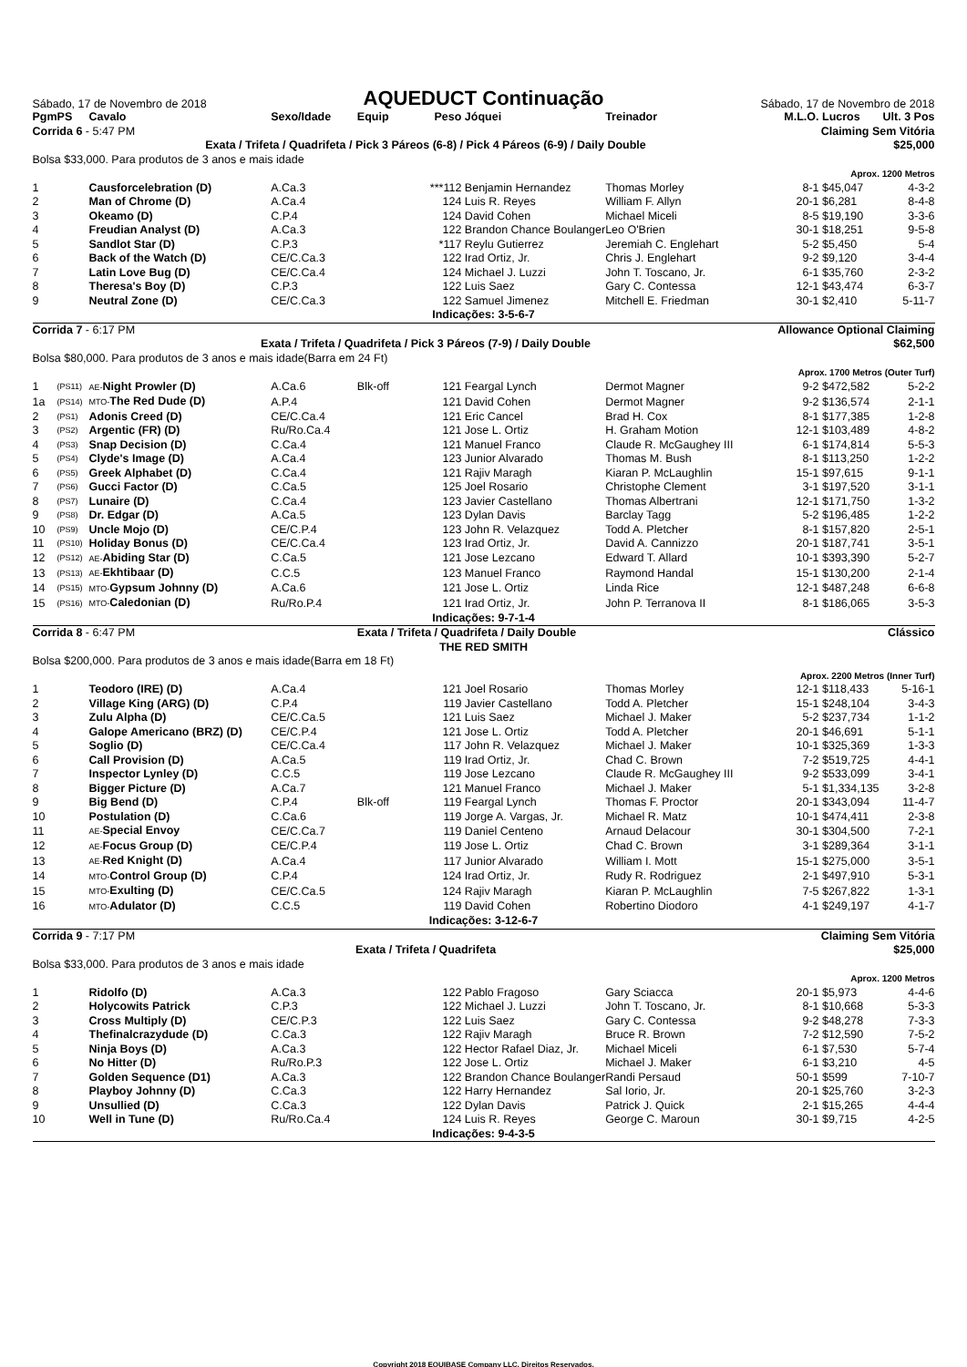Sábado, 17 de Novembro de 2018
AQUEDUCT Continuação
Sábado, 17 de Novembro de 2018
| Pgm | PS | Cavalo | Sexo/Idade | Equip | Peso | Jóquei | Treinador | M.L.O. | Lucros | Ult. 3 Pos |
| --- | --- | --- | --- | --- | --- | --- | --- | --- | --- | --- |
| Corrida 6 - 5:47 PM | | | | | | Claiming Sem Vitória | | | | |
| Exata / Trifeta / Quadrifeta / Pick 3 Páreos (6-8) / Pick 4 Páreos (6-9) / Daily Double | | | | | | | | | $25,000 | |
| Bolsa $33,000. Para produtos de 3 anos e mais idade | | | | | | | | | | |
| Aprox. 1200 Metros | | | | | | | | | | |
| 1 | | Causforcelebration (D) | A.Ca.3 | | ***112 | Benjamin Hernandez | Thomas Morley | 8-1 | $45,047 | 4-3-2 |
| 2 | | Man of Chrome (D) | A.Ca.4 | | 124 | Luis R. Reyes | William F. Allyn | 20-1 | $6,281 | 8-4-8 |
| 3 | | Okeamo (D) | C.P.4 | | 124 | David Cohen | Michael Miceli | 8-5 | $19,190 | 3-3-6 |
| 4 | | Freudian Analyst (D) | A.Ca.3 | | 122 | Brandon Chance Boulanger | Leo O'Brien | 30-1 | $18,251 | 9-5-8 |
| 5 | | Sandlot Star (D) | C.P.3 | | *117 | Reylu Gutierrez | Jeremiah C. Englehart | 5-2 | $5,450 | 5-4 |
| 6 | | Back of the Watch (D) | CE/C.Ca.3 | | 122 | Irad Ortiz, Jr. | Chris J. Englehart | 9-2 | $9,120 | 3-4-4 |
| 7 | | Latin Love Bug (D) | CE/C.Ca.4 | | 124 | Michael J. Luzzi | John T. Toscano, Jr. | 6-1 | $35,760 | 2-3-2 |
| 8 | | Theresa's Boy (D) | C.P.3 | | 122 | Luis Saez | Gary C. Contessa | 12-1 | $43,474 | 6-3-7 |
| 9 | | Neutral Zone (D) | CE/C.Ca.3 | | 122 | Samuel Jimenez | Mitchell E. Friedman | 30-1 | $2,410 | 5-11-7 |
| Indicações: 3-5-6-7 | | | | | | | | | | |
| Corrida 7 - 6:17 PM | | | | | | Allowance Optional Claiming | | | | |
| Exata / Trifeta / Quadrifeta / Pick 3 Páreos (7-9) / Daily Double | | | | | | | | | $62,500 | |
| Bolsa $80,000. Para produtos de 3 anos e mais idade(Barra em 24 Ft) | | | | | | | | | | |
| Aprox. 1700 Metros (Outer Turf) | | | | | | | | | | |
| 1 | (PS11) | AE- Night Prowler (D) | A.Ca.6 | Blk-off | 121 | Feargal Lynch | Dermot Magner | 9-2 | $472,582 | 5-2-2 |
| 1a | (PS14) | MTO- The Red Dude (D) | A.P.4 | | 121 | David Cohen | Dermot Magner | 9-2 | $136,574 | 2-1-1 |
| 2 | (PS1) | Adonis Creed (D) | CE/C.Ca.4 | | 121 | Eric Cancel | Brad H. Cox | 8-1 | $177,385 | 1-2-8 |
| 3 | (PS2) | Argentic (FR) (D) | Ru/Ro.Ca.4 | | 121 | Jose L. Ortiz | H. Graham Motion | 12-1 | $103,489 | 4-8-2 |
| 4 | (PS3) | Snap Decision (D) | C.Ca.4 | | 121 | Manuel Franco | Claude R. McGaughey III | 6-1 | $174,814 | 5-5-3 |
| 5 | (PS4) | Clyde's Image (D) | A.Ca.4 | | 123 | Junior Alvarado | Thomas M. Bush | 8-1 | $113,250 | 1-2-2 |
| 6 | (PS5) | Greek Alphabet (D) | C.Ca.4 | | 121 | Rajiv Maragh | Kiaran P. McLaughlin | 15-1 | $97,615 | 9-1-1 |
| 7 | (PS6) | Gucci Factor (D) | C.Ca.5 | | 125 | Joel Rosario | Christophe Clement | 3-1 | $197,520 | 3-1-1 |
| 8 | (PS7) | Lunaire (D) | C.Ca.4 | | 123 | Javier Castellano | Thomas Albertrani | 12-1 | $171,750 | 1-3-2 |
| 9 | (PS8) | Dr. Edgar (D) | A.Ca.5 | | 123 | Dylan Davis | Barclay Tagg | 5-2 | $196,485 | 1-2-2 |
| 10 | (PS9) | Uncle Mojo (D) | CE/C.P.4 | | 123 | John R. Velazquez | Todd A. Pletcher | 8-1 | $157,820 | 2-5-1 |
| 11 | (PS10) | Holiday Bonus (D) | CE/C.Ca.4 | | 123 | Irad Ortiz, Jr. | David A. Cannizzo | 20-1 | $187,741 | 3-5-1 |
| 12 | (PS12) | AE- Abiding Star (D) | C.Ca.5 | | 121 | Jose Lezcano | Edward T. Allard | 10-1 | $393,390 | 5-2-7 |
| 13 | (PS13) | AE- Ekhtibaar (D) | C.C.5 | | 123 | Manuel Franco | Raymond Handal | 15-1 | $130,200 | 2-1-4 |
| 14 | (PS15) | MTO- Gypsum Johnny (D) | A.Ca.6 | | 121 | Jose L. Ortiz | Linda Rice | 12-1 | $487,248 | 6-6-8 |
| 15 | (PS16) | MTO- Caledonian (D) | Ru/Ro.P.4 | | 121 | Irad Ortiz, Jr. | John P. Terranova II | 8-1 | $186,065 | 3-5-3 |
| Indicações: 9-7-1-4 | | | | | | | | | | |
| Corrida 8 - 6:47 PM | | | | Exata / Trifeta / Quadrifeta / Daily Double | | | | | Clássico | |
| THE RED SMITH | | | | | | | | | | |
| Bolsa $200,000. Para produtos de 3 anos e mais idade(Barra em 18 Ft) | | | | | | | | | | |
| Aprox. 2200 Metros (Inner Turf) | | | | | | | | | | |
| 1 | | Teodoro (IRE) (D) | A.Ca.4 | | 121 | Joel Rosario | Thomas Morley | 12-1 | $118,433 | 5-16-1 |
| 2 | | Village King (ARG) (D) | C.P.4 | | 119 | Javier Castellano | Todd A. Pletcher | 15-1 | $248,104 | 3-4-3 |
| 3 | | Zulu Alpha (D) | CE/C.Ca.5 | | 121 | Luis Saez | Michael J. Maker | 5-2 | $237,734 | 1-1-2 |
| 4 | | Galope Americano (BRZ) (D) | CE/C.P.4 | | 121 | Jose L. Ortiz | Todd A. Pletcher | 20-1 | $46,691 | 5-1-1 |
| 5 | | Soglio (D) | CE/C.Ca.4 | | 117 | John R. Velazquez | Michael J. Maker | 10-1 | $325,369 | 1-3-3 |
| 6 | | Call Provision (D) | A.Ca.5 | | 119 | Irad Ortiz, Jr. | Chad C. Brown | 7-2 | $519,725 | 4-4-1 |
| 7 | | Inspector Lynley (D) | C.C.5 | | 119 | Jose Lezcano | Claude R. McGaughey III | 9-2 | $533,099 | 3-4-1 |
| 8 | | Bigger Picture (D) | A.Ca.7 | | 121 | Manuel Franco | Michael J. Maker | 5-1 | $1,334,135 | 3-2-8 |
| 9 | | Big Bend (D) | C.P.4 | Blk-off | 119 | Feargal Lynch | Thomas F. Proctor | 20-1 | $343,094 | 11-4-7 |
| 10 | | Postulation (D) | C.Ca.6 | | 119 | Jorge A. Vargas, Jr. | Michael R. Matz | 10-1 | $474,411 | 2-3-8 |
| 11 | | AE- Special Envoy | CE/C.Ca.7 | | 119 | Daniel Centeno | Arnaud Delacour | 30-1 | $304,500 | 7-2-1 |
| 12 | | AE- Focus Group (D) | CE/C.P.4 | | 119 | Jose L. Ortiz | Chad C. Brown | 3-1 | $289,364 | 3-1-1 |
| 13 | | AE- Red Knight (D) | A.Ca.4 | | 117 | Junior Alvarado | William I. Mott | 15-1 | $275,000 | 3-5-1 |
| 14 | | MTO- Control Group (D) | C.P.4 | | 124 | Irad Ortiz, Jr. | Rudy R. Rodriguez | 2-1 | $497,910 | 5-3-1 |
| 15 | | MTO- Exulting (D) | CE/C.Ca.5 | | 124 | Rajiv Maragh | Kiaran P. McLaughlin | 7-5 | $267,822 | 1-3-1 |
| 16 | | MTO- Adulator (D) | C.C.5 | | 119 | David Cohen | Robertino Diodoro | 4-1 | $249,197 | 4-1-7 |
| Indicações: 3-12-6-7 | | | | | | | | | | |
| Corrida 9 - 7:17 PM | | | | | | Claiming Sem Vitória | | | | |
| Exata / Trifeta / Quadrifeta | | | | | | | | | $25,000 | |
| Bolsa $33,000. Para produtos de 3 anos e mais idade | | | | | | | | | | |
| Aprox. 1200 Metros | | | | | | | | | | |
| 1 | | Ridolfo (D) | A.Ca.3 | | 122 | Pablo Fragoso | Gary Sciacca | 20-1 | $5,973 | 4-4-6 |
| 2 | | Holycowits Patrick | C.P.3 | | 122 | Michael J. Luzzi | John T. Toscano, Jr. | 8-1 | $10,668 | 5-3-3 |
| 3 | | Cross Multiply (D) | CE/C.P.3 | | 122 | Luis Saez | Gary C. Contessa | 9-2 | $48,278 | 7-3-3 |
| 4 | | Thefinalcrazydude (D) | C.Ca.3 | | 122 | Rajiv Maragh | Bruce R. Brown | 7-2 | $12,590 | 7-5-2 |
| 5 | | Ninja Boys (D) | A.Ca.3 | | 122 | Hector Rafael Diaz, Jr. | Michael Miceli | 6-1 | $7,530 | 5-7-4 |
| 6 | | No Hitter (D) | Ru/Ro.P.3 | | 122 | Jose L. Ortiz | Michael J. Maker | 6-1 | $3,210 | 4-5 |
| 7 | | Golden Sequence (D1) | A.Ca.3 | | 122 | Brandon Chance Boulanger | Randi Persaud | 50-1 | $599 | 7-10-7 |
| 8 | | Playboy Johnny (D) | C.Ca.3 | | 122 | Harry Hernandez | Sal Iorio, Jr. | 20-1 | $25,760 | 3-2-3 |
| 9 | | Unsullied (D) | C.Ca.3 | | 122 | Dylan Davis | Patrick J. Quick | 2-1 | $15,265 | 4-4-4 |
| 10 | | Well in Tune (D) | Ru/Ro.Ca.4 | | 124 | Luis R. Reyes | George C. Maroun | 30-1 | $9,715 | 4-2-5 |
| Indicações: 9-4-3-5 | | | | | | | | | | |
Copyright 2018 EQUIBASE Company LLC. Direitos Reservados.